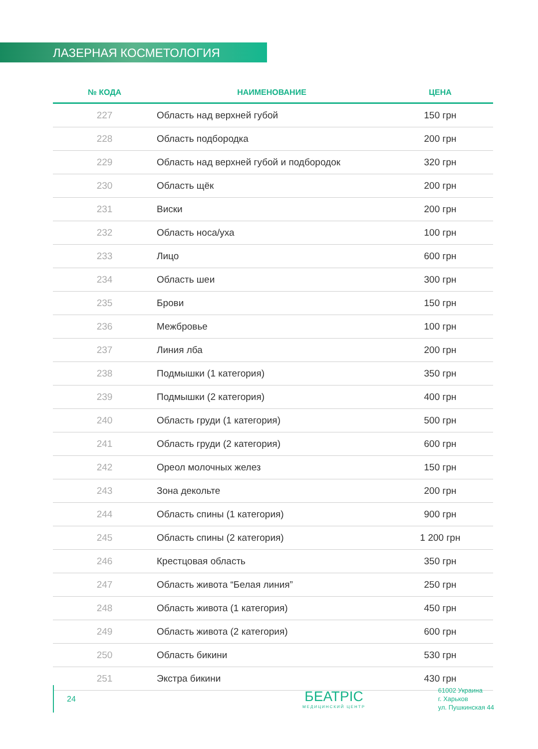ЛАЗЕРНАЯ КОСМЕТОЛОГИЯ
| № КОДА | НАИМЕНОВАНИЕ | ЦЕНА |
| --- | --- | --- |
| 227 | Область над верхней губой | 150 грн |
| 228 | Область подбородка | 200 грн |
| 229 | Область над верхней губой и подбородок | 320 грн |
| 230 | Область щёк | 200 грн |
| 231 | Виски | 200 грн |
| 232 | Область носа/уха | 100 грн |
| 233 | Лицо | 600 грн |
| 234 | Область шеи | 300 грн |
| 235 | Брови | 150 грн |
| 236 | Межбровье | 100 грн |
| 237 | Линия лба | 200 грн |
| 238 | Подмышки (1 категория) | 350 грн |
| 239 | Подмышки (2 категория) | 400 грн |
| 240 | Область груди (1 категория) | 500 грн |
| 241 | Область груди (2 категория) | 600 грн |
| 242 | Ореол молочных желез | 150 грн |
| 243 | Зона декольте | 200 грн |
| 244 | Область спины (1 категория) | 900 грн |
| 245 | Область спины (2 категория) | 1 200 грн |
| 246 | Крестцовая область | 350 грн |
| 247 | Область живота “Белая линия” | 250 грн |
| 248 | Область живота (1 категория) | 450 грн |
| 249 | Область живота (2 категория) | 600 грн |
| 250 | Область бикини | 530 грн |
| 251 | Экстра бикини | 430 грн |
24
БЕАТРІС
МЕДИЦИНСКИЙ ЦЕНТР
61002 Украина
г. Харьков
ул. Пушкинская 44